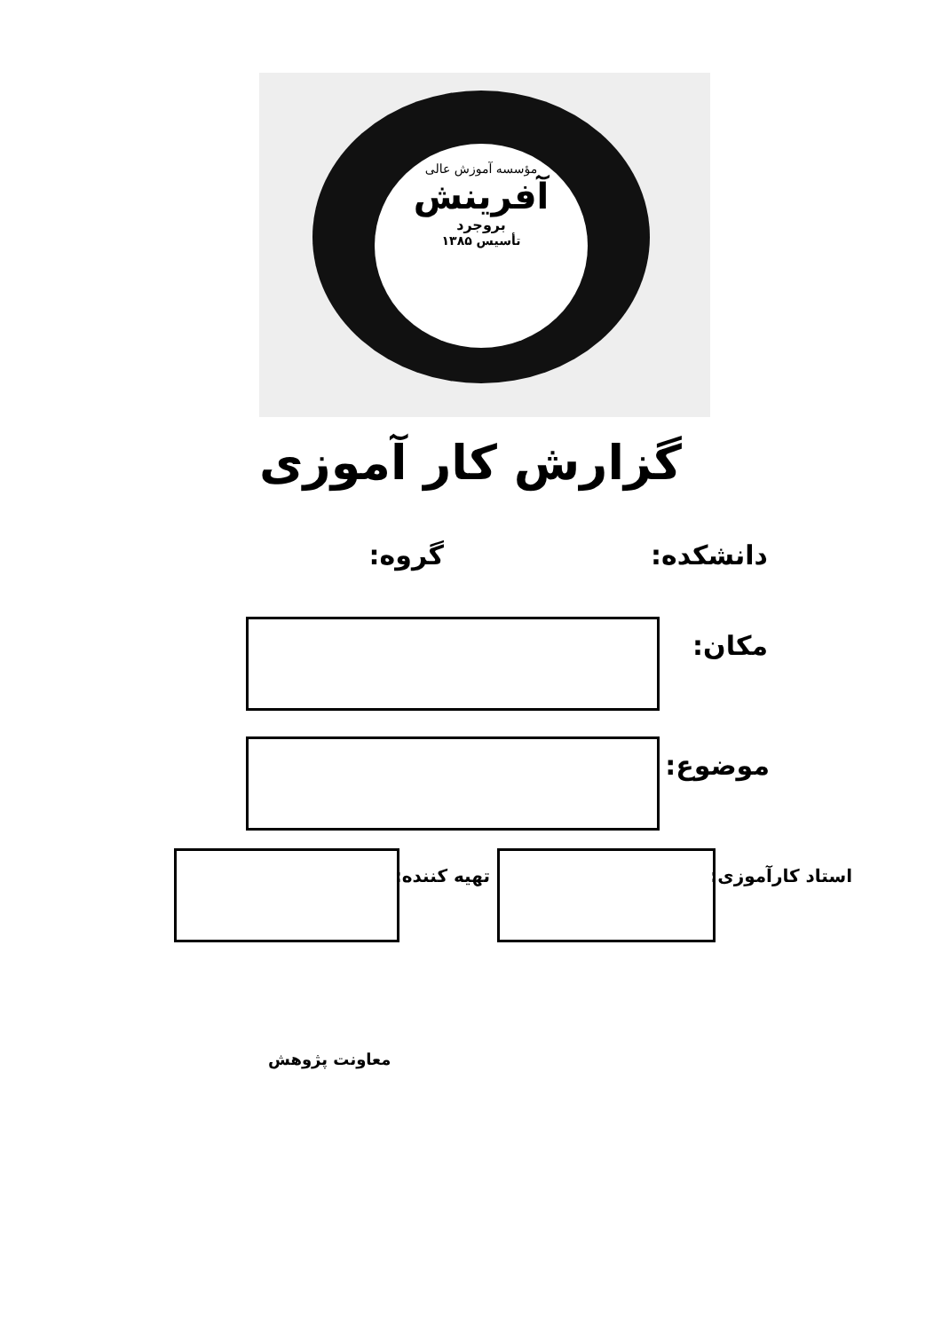مؤسسه آموزش عالی
آفرینش
بروجرد
تأسیس ۱۳۸۵
گزارش کار آموزی
دانشکده: گروه:
مکان:
موضوع:
استاد کارآموزی: تهیه کننده:
معاونت پژوهش